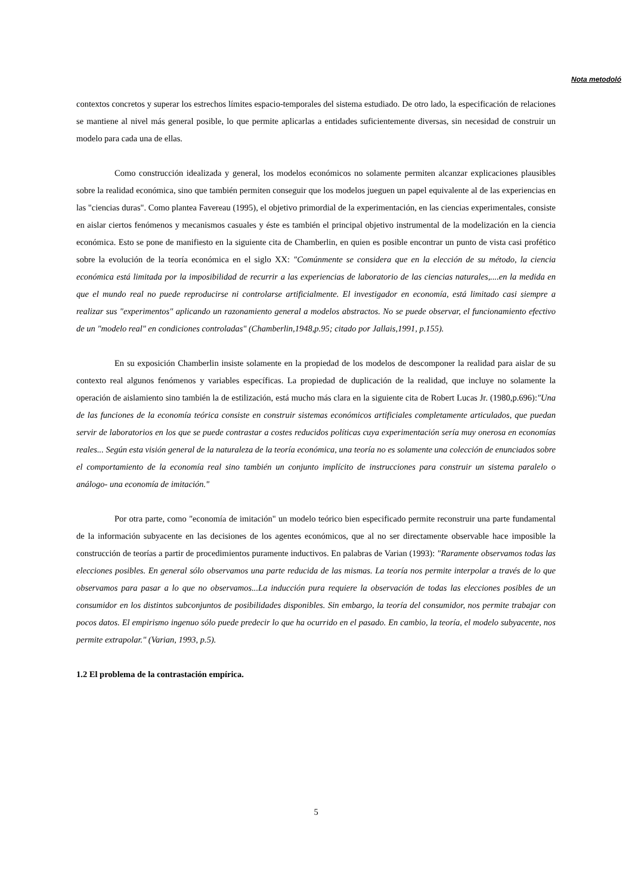Nota metodoló
contextos concretos y superar los estrechos límites espacio-temporales del sistema estudiado. De otro lado, la especificación de relaciones se mantiene al nivel más general posible, lo que permite aplicarlas a entidades suficientemente diversas, sin necesidad de construir un modelo para cada una de ellas.
Como construcción idealizada y general, los modelos económicos no solamente permiten alcanzar explicaciones plausibles sobre la realidad económica, sino que también permiten conseguir que los modelos jueguen un papel equivalente al de las experiencias en las "ciencias duras". Como plantea Favereau (1995), el objetivo primordial de la experimentación, en las ciencias experimentales, consiste en aislar ciertos fenómenos y mecanismos casuales y éste es también el principal objetivo instrumental de la modelización en la ciencia económica. Esto se pone de manifiesto en la siguiente cita de Chamberlin, en quien es posible encontrar un punto de vista casi profético sobre la evolución de la teoría económica en el siglo XX: "Comúnmente se considera que en la elección de su método, la ciencia económica está limitada por la imposibilidad de recurrir a las experiencias de laboratorio de las ciencias naturales,....en la medida en que el mundo real no puede reproducirse ni controlarse artificialmente. El investigador en economía, está limitado casi siempre a realizar sus "experimentos" aplicando un razonamiento general a modelos abstractos. No se puede observar, el funcionamiento efectivo de un "modelo real" en condiciones controladas" (Chamberlin,1948,p.95; citado por Jallais,1991, p.155).
En su exposición Chamberlin insiste solamente en la propiedad de los modelos de descomponer la realidad para aislar de su contexto real algunos fenómenos y variables específicas. La propiedad de duplicación de la realidad, que incluye no solamente la operación de aislamiento sino también la de estilización, está mucho más clara en la siguiente cita de Robert Lucas Jr. (1980,p.696):"Una de las funciones de la economía teórica consiste en construir sistemas económicos artificiales completamente articulados, que puedan servir de laboratorios en los que se puede contrastar a costes reducidos políticas cuya experimentación sería muy onerosa en economías reales... Según esta visión general de la naturaleza de la teoría económica, una teoría no es solamente una colección de enunciados sobre el comportamiento de la economía real sino también un conjunto implícito de instrucciones para construir un sistema paralelo o análogo- una economía de imitación."
Por otra parte, como "economía de imitación" un modelo teórico bien especificado permite reconstruir una parte fundamental de la información subyacente en las decisiones de los agentes económicos, que al no ser directamente observable hace imposible la construcción de teorías a partir de procedimientos puramente inductivos. En palabras de Varian (1993): "Raramente observamos todas las elecciones posibles. En general sólo observamos una parte reducida de las mismas. La teoría nos permite interpolar a través de lo que observamos para pasar a lo que no observamos...La inducción pura requiere la observación de todas las elecciones posibles de un consumidor en los distintos subconjuntos de posibilidades disponibles. Sin embargo, la teoría del consumidor, nos permite trabajar con pocos datos. El empirismo ingenuo sólo puede predecir lo que ha ocurrido en el pasado. En cambio, la teoría, el modelo subyacente, nos permite extrapolar." (Varian, 1993, p.5).
1.2 El problema de la contrastación empírica.
5